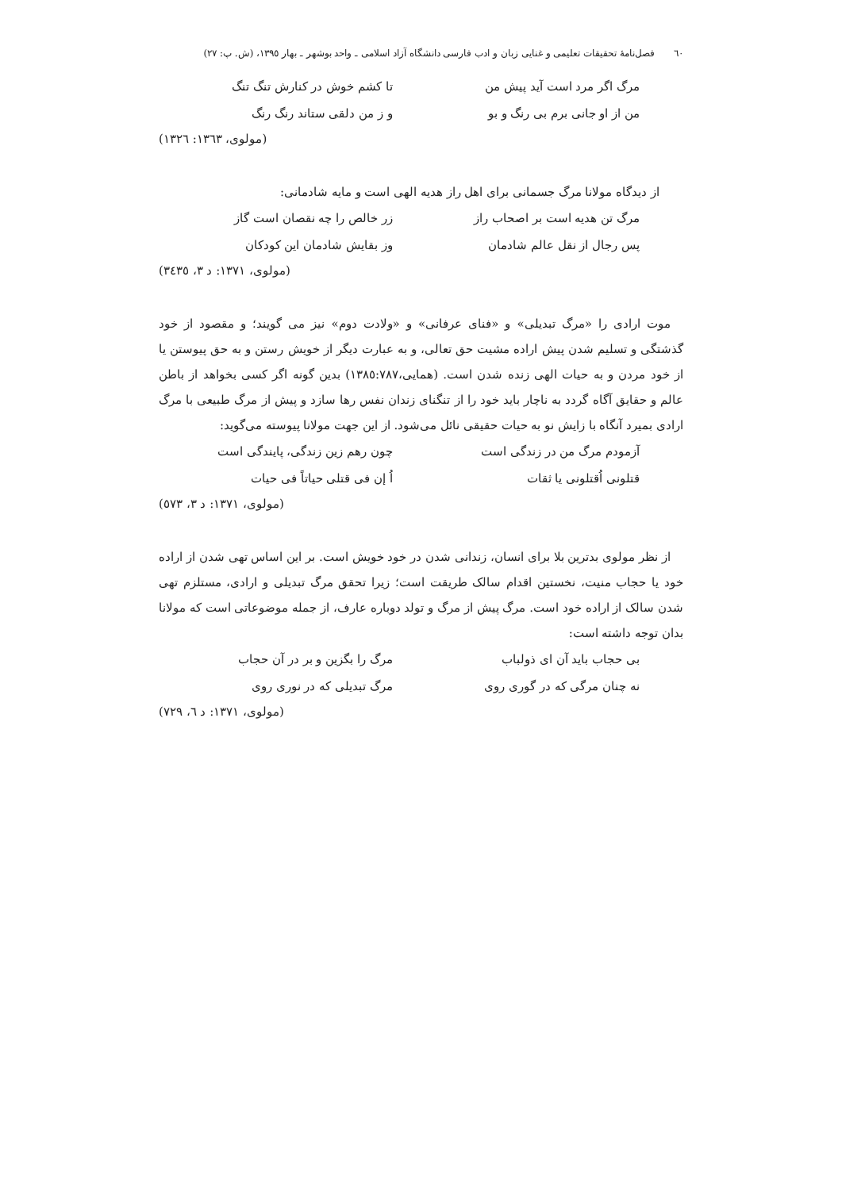٦٠ فصل‌نامهٔ تحقیقات تعلیمی و غنایی زبان و ادب فارسی دانشگاه آزاد اسلامی ـ واحد بوشهر ـ بهار ١٣٩٥، (ش. پ: ٢٧)
مرگ اگر مرد است آید پیش من تا کشم خوش در کنارش تنگ تنگ
من از او جانی برم بی رنگ و بو و ز من دلقی ستاند رنگ رنگ
(مولوی، ١٣٦٣: ١٣٢٦)
از دیدگاه مولانا مرگ جسمانی برای اهل راز هدیه الهی است و مایه شادمانی:
مرگ تن هدیه است بر اصحاب راز زر خالص را چه نقصان است گاز
پس رجال از نقل عالم شادمان وز بقایش شادمان این کودکان
(مولوی، ١٣٧١: د ٣، ٣٤٣٥)
موت ارادی را «مرگ تبدیلی» و «فنای عرفانی» و «ولادت دوم» نیز می گویند؛ و مقصود از خود گذشتگی و تسلیم شدن پیش اراده مشیت حق تعالی، و به عبارت دیگر از خویش رستن و به حق پیوستن یا از خود مردن و به حیات الهی زنده شدن است. (همایی،١٣٨٥:٧٨٧) بدین گونه اگر کسی بخواهد از باطن عالم و حقایق آگاه گردد به ناچار باید خود را از تنگنای زندان نفس رها سازد و پیش از مرگ طبیعی با مرگ ارادی بمیرد آنگاه با زایش نو به حیات حقیقی نائل می‌شود. از این جهت مولانا پیوسته می‌گوید:
آزمودم مرگ من در زندگی است چون رهم زین زندگی، پایندگی است
قتلونی اُقتلونی یا ثقات اُ إن فی قتلی حیاتاً فی حیات
(مولوی، ١٣٧١: د ٣، ٥٧٣)
از نظر مولوی بدترین بلا برای انسان، زندانی شدن در خود خویش است. بر این اساس تهی شدن از اراده خود یا حجاب منیت، نخستین اقدام سالک طریقت است؛ زیرا تحقق مرگ تبدیلی و ارادی، مستلزم تهی شدن سالک از اراده خود است. مرگ پیش از مرگ و تولد دوباره عارف، از جمله موضوعاتی است که مولانا بدان توجه داشته است:
بی حجاب باید آن ای ذولباب مرگ را بگزین و بر در آن حجاب
نه چنان مرگی که در گوری روی مرگ تبدیلی که در نوری روی
(مولوی، ١٣٧١: د ٦، ٧٢٩)